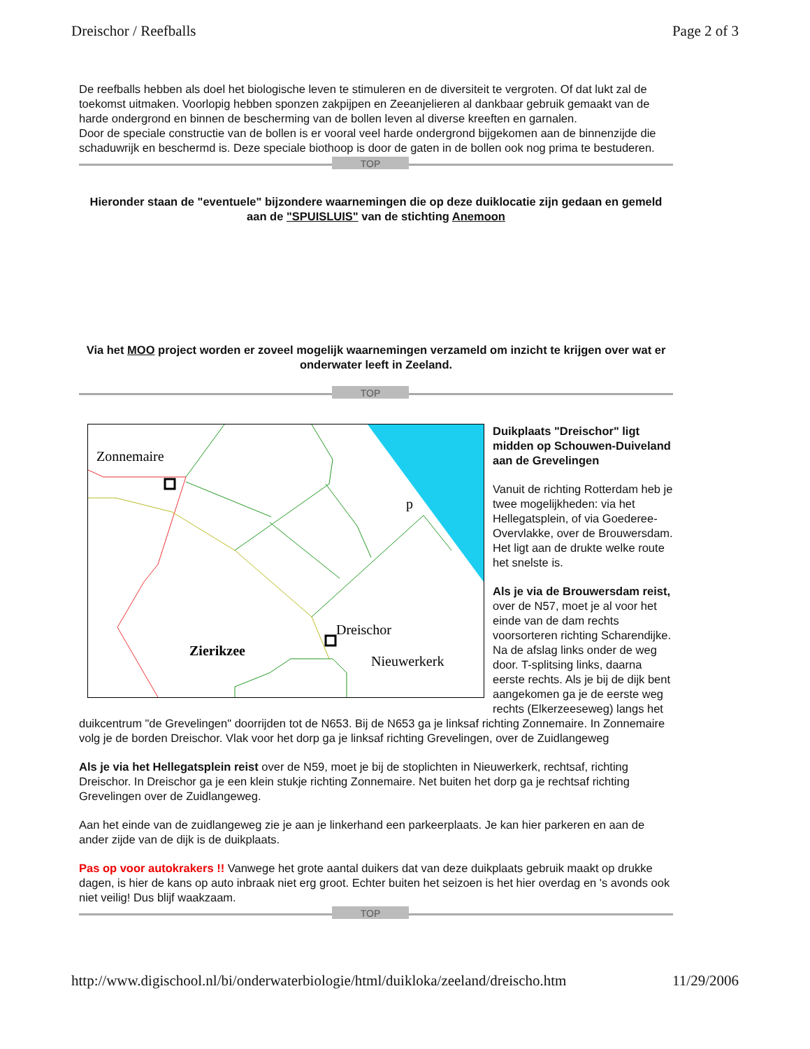Dreischor / Reefballs Page 2 of 3
De reefballs hebben als doel het biologische leven te stimuleren en de diversiteit te vergroten. Of dat lukt zal de toekomst uitmaken. Voorlopig hebben sponzen zakpijpen en Zeeanjelieren al dankbaar gebruik gemaakt van de harde ondergrond en binnen de bescherming van de bollen leven al diverse kreeften en garnalen.
Door de speciale constructie van de bollen is er vooral veel harde ondergrond bijgekomen aan de binnenzijde die schaduwrijk en beschermd is. Deze speciale biothoop is door de gaten in de bollen ook nog prima te bestuderen.
TOP
Hieronder staan de "eventuele" bijzondere waarnemingen die op deze duiklocatie zijn gedaan en gemeld aan de "SPUISLUIS" van de stichting Anemoon
Via het MOO project worden er zoveel mogelijk waarnemingen verzameld om inzicht te krijgen over wat er onderwater leeft in Zeeland.
TOP
Zonnemaire
Dreischor
Nieuwerkerk
Zierikzee
p
Duikplaats "Dreischor" ligt midden op Schouwen-Duiveland aan de Grevelingen
Vanuit de richting Rotterdam heb je twee mogelijkheden: via het Hellegatsplein, of via Goederee-Overvlakke, over de Brouwersdam. Het ligt aan de drukte welke route het snelste is.
Als je via de Brouwersdam reist, over de N57, moet je al voor het einde van de dam rechts voorsorteren richting Scharendijke. Na de afslag links onder de weg door. T-splitsing links, daarna eerste rechts. Als je bij de dijk bent aangekomen ga je de eerste weg rechts (Elkerzeeseweg) langs het duikcentrum "de Grevelingen" doorrijden tot de N653. Bij de N653 ga je linksaf richting Zonnemaire. In Zonnemaire volg je de borden Dreischor. Vlak voor het dorp ga je linksaf richting Grevelingen, over de Zuidlangeweg
Als je via het Hellegatsplein reist over de N59, moet je bij de stoplichten in Nieuwerkerk, rechtsaf, richting Dreischor. In Dreischor ga je een klein stukje richting Zonnemaire. Net buiten het dorp ga je rechtsaf richting Grevelingen over de Zuidlangeweg.
Aan het einde van de zuidlangeweg zie je aan je linkerhand een parkeerplaats. Je kan hier parkeren en aan de ander zijde van de dijk is de duikplaats.
Pas op voor autokrakers !! Vanwege het grote aantal duikers dat van deze duikplaats gebruik maakt op drukke dagen, is hier de kans op auto inbraak niet erg groot. Echter buiten het seizoen is het hier overdag en 's avonds ook niet veilig! Dus blijf waakzaam.
TOP
http://www.digischool.nl/bi/onderwaterbiologie/html/duikloka/zeeland/dreischo.htm 11/29/2006